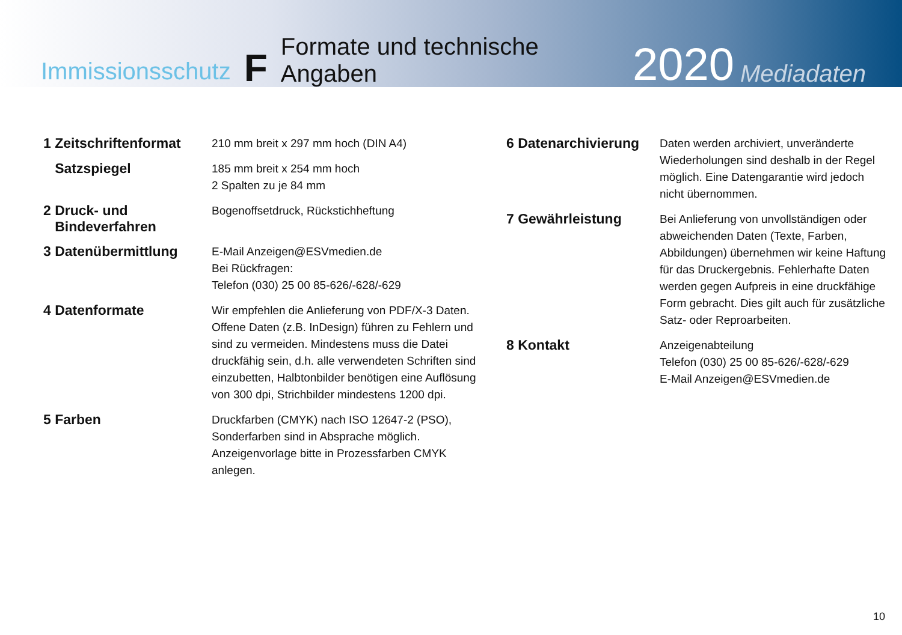Immissionsschutz F Formate und technische Angaben 2020 Mediadaten
1 Zeitschriftenformat
210 mm breit x 297 mm hoch (DIN A4)
Satzspiegel
185 mm breit x 254 mm hoch
2 Spalten zu je 84 mm
2 Druck- und
Bindeverfahren
Bogenoffsetdruck, Rückstichheftung
3 Datenübermittlung
E-Mail Anzeigen@ESVmedien.de
Bei Rückfragen:
Telefon (030) 25 00 85-626/-628/-629
4 Datenformate
Wir empfehlen die Anlieferung von PDF/X-3 Daten. Offene Daten (z.B. InDesign) führen zu Fehlern und sind zu vermeiden. Mindestens muss die Datei druckfähig sein, d.h. alle verwendeten Schriften sind einzubetten, Halbtonbilder benötigen eine Auflösung von 300 dpi, Strichbilder mindestens 1200 dpi.
5 Farben
Druckfarben (CMYK) nach ISO 12647-2 (PSO), Sonderfarben sind in Absprache möglich. Anzeigenvorlage bitte in Prozessfarben CMYK anlegen.
6 Datenarchivierung
Daten werden archiviert, unveränderte Wiederholungen sind deshalb in der Regel möglich. Eine Datengarantie wird jedoch nicht übernommen.
7 Gewährleistung
Bei Anlieferung von unvollständigen oder abweichenden Daten (Texte, Farben, Abbildungen) übernehmen wir keine Haftung für das Druckergebnis. Fehlerhafte Daten werden gegen Aufpreis in eine druckfähige Form gebracht. Dies gilt auch für zusätzliche Satz- oder Reproarbeiten.
8 Kontakt
Anzeigenabteilung
Telefon (030) 25 00 85-626/-628/-629
E-Mail Anzeigen@ESVmedien.de
10